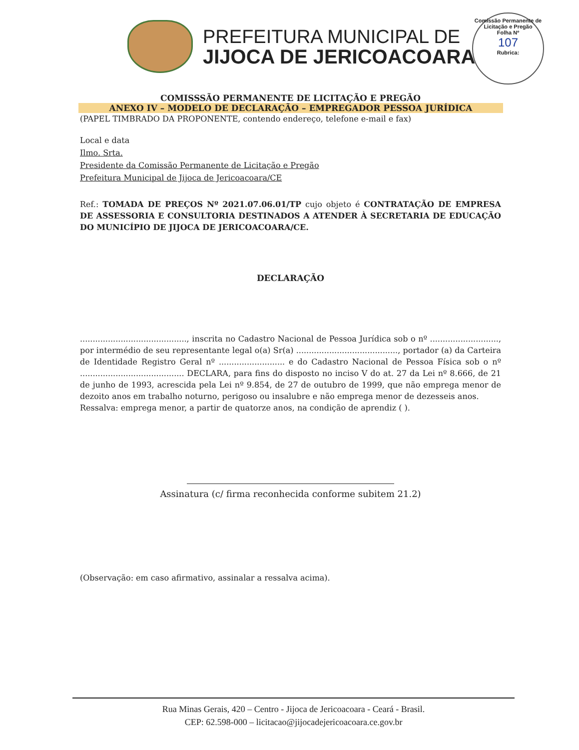Comissão Permanente de Licitação e Pregão
Folha Nº
107
Rubrica:
PREFEITURA MUNICIPAL DE
JIJOCA DE JERICOACOARA
COMISSSÃO PERMANENTE DE LICITAÇÃO E PREGÃO
ANEXO IV – MODELO DE DECLARAÇÃO – EMPREGADOR PESSOA JURÍDICA
(PAPEL TIMBRADO DA PROPONENTE, contendo endereço, telefone e-mail e fax)
Local e data
Ilmo. Srta.
Presidente da Comissão Permanente de Licitação e Pregão
Prefeitura Municipal de Jijoca de Jericoacoara/CE
Ref.: TOMADA DE PREÇOS Nº 2021.07.06.01/TP cujo objeto é CONTRATAÇÃO DE EMPRESA DE ASSESSORIA E CONSULTORIA DESTINADOS A ATENDER À SECRETARIA DE EDUCAÇÃO DO MUNICÍPIO DE JIJOCA DE JERICOACOARA/CE.
DECLARAÇÃO
.........................................., inscrita no Cadastro Nacional de Pessoa Jurídica sob o nº ..........................., por intermédio de seu representante legal o(a) Sr(a) ........................................, portador (a) da Carteira de Identidade Registro Geral nº .......................... e do Cadastro Nacional de Pessoa Física sob o nº ......................................... DECLARA, para fins do disposto no inciso V do at. 27 da Lei nº 8.666, de 21 de junho de 1993, acrescida pela Lei nº 9.854, de 27 de outubro de 1999, que não emprega menor de dezoito anos em trabalho noturno, perigoso ou insalubre e não emprega menor de dezesseis anos.
Ressalva: emprega menor, a partir de quatorze anos, na condição de aprendiz ( ).
Assinatura (c/ firma reconhecida conforme subitem 21.2)
(Observação: em caso afirmativo, assinalar a ressalva acima).
Rua Minas Gerais, 420 – Centro - Jijoca de Jericoacoara - Ceará - Brasil.
CEP: 62.598-000 – licitacao@jijocadejericoacoara.ce.gov.br